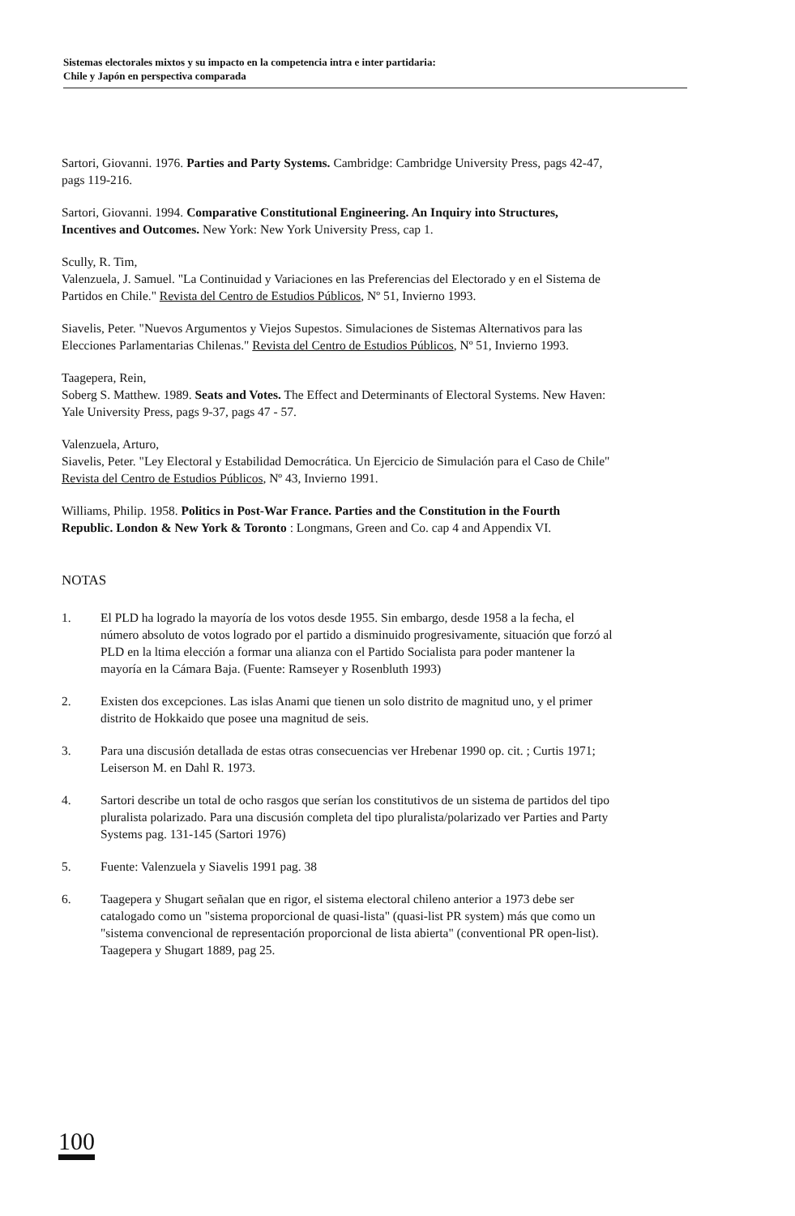Sistemas electorales mixtos y su impacto en la competencia intra e inter partidaria:
Chile y Japón en perspectiva comparada
Sartori, Giovanni. 1976. Parties and Party Systems. Cambridge: Cambridge University Press, pags 42-47, pags 119-216.
Sartori, Giovanni. 1994. Comparative Constitutional Engineering. An Inquiry into Structures, Incentives and Outcomes. New York: New York University Press, cap 1.
Scully, R. Tim,
Valenzuela, J. Samuel. "La Continuidad y Variaciones en las Preferencias del Electorado y en el Sistema de Partidos en Chile." Revista del Centro de Estudios Públicos, Nº 51, Invierno 1993.
Siavelis, Peter. "Nuevos Argumentos y Viejos Supestos. Simulaciones de Sistemas Alternativos para las Elecciones Parlamentarias Chilenas." Revista del Centro de Estudios Públicos, Nº 51, Invierno 1993.
Taagepera, Rein,
Soberg S. Matthew. 1989. Seats and Votes. The Effect and Determinants of Electoral Systems. New Haven: Yale University Press, pags 9-37, pags 47 - 57.
Valenzuela, Arturo,
Siavelis, Peter. "Ley Electoral y Estabilidad Democrática. Un Ejercicio de Simulación para el Caso de Chile" Revista del Centro de Estudios Públicos, Nº 43, Invierno 1991.
Williams, Philip. 1958. Politics in Post-War France. Parties and the Constitution in the Fourth Republic. London & New York & Toronto : Longmans, Green and Co. cap 4 and Appendix VI.
NOTAS
1. El PLD ha logrado la mayoría de los votos desde 1955. Sin embargo, desde 1958 a la fecha, el número absoluto de votos logrado por el partido a disminuido progresivamente, situación que forzó al PLD en la ltima elección a formar una alianza con el Partido Socialista para poder mantener la mayoría en la Cámara Baja. (Fuente: Ramseyer y Rosenbluth 1993)
2. Existen dos excepciones. Las islas Anami que tienen un solo distrito de magnitud uno, y el primer distrito de Hokkaido que posee una magnitud de seis.
3. Para una discusión detallada de estas otras consecuencias ver Hrebenar 1990 op. cit. ; Curtis 1971; Leiserson M. en Dahl R. 1973.
4. Sartori describe un total de ocho rasgos que serían los constitutivos de un sistema de partidos del tipo pluralista polarizado. Para una discusión completa del tipo pluralista/polarizado ver Parties and Party Systems pag. 131-145 (Sartori 1976)
5. Fuente: Valenzuela y Siavelis 1991 pag. 38
6. Taagepera y Shugart señalan que en rigor, el sistema electoral chileno anterior a 1973 debe ser catalogado como un "sistema proporcional de quasi-lista" (quasi-list PR system) más que como un "sistema convencional de representación proporcional de lista abierta" (conventional PR open-list). Taagepera y Shugart 1889, pag 25.
100